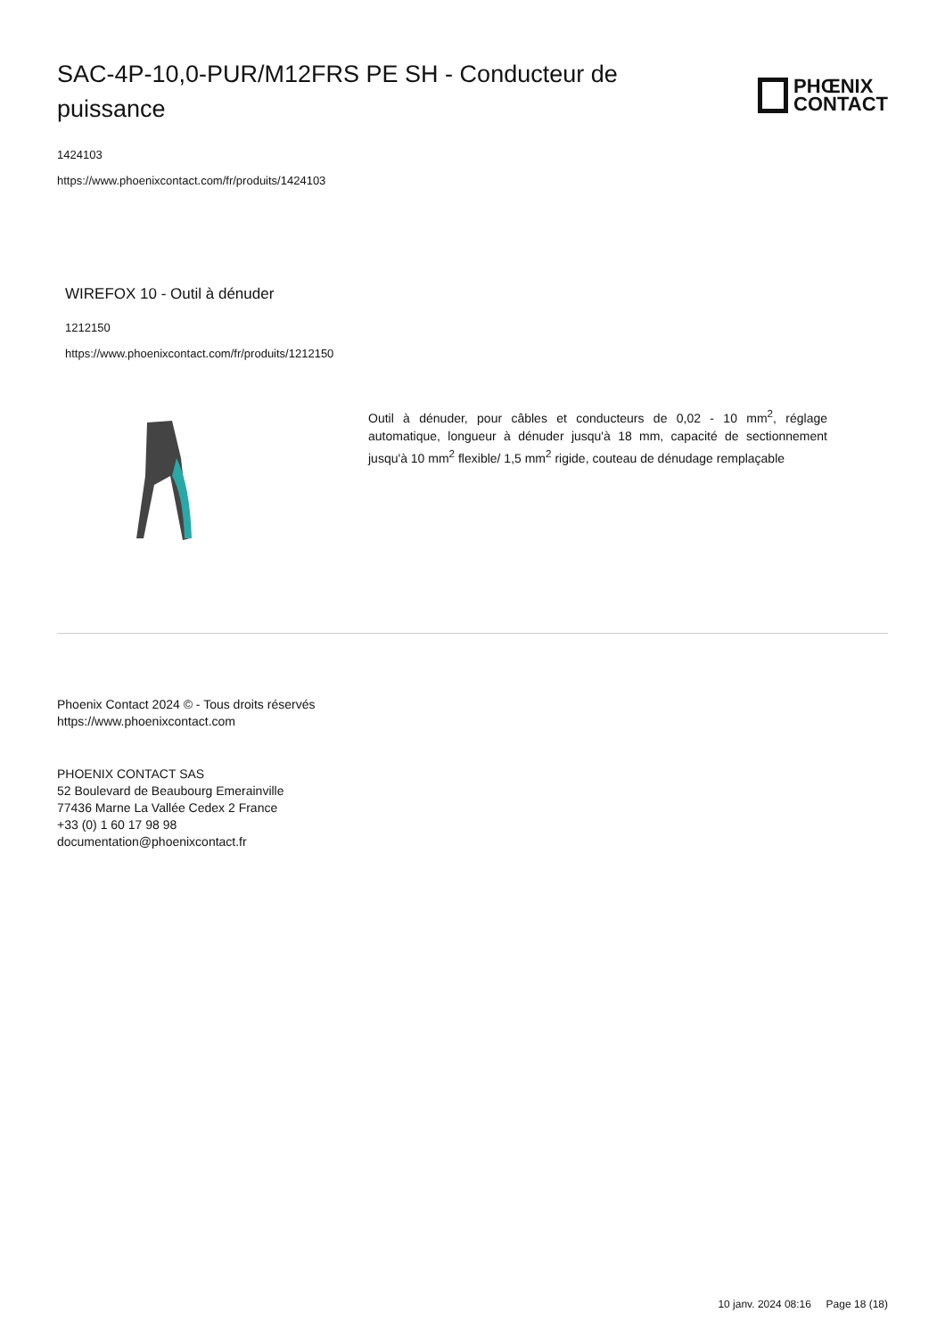SAC-4P-10,0-PUR/M12FRS PE SH - Conducteur de puissance
PHŒNIX
CONTACT
1424103
https://www.phoenixcontact.com/fr/produits/1424103
WIREFOX 10 - Outil à dénuder
1212150
https://www.phoenixcontact.com/fr/produits/1212150
Outil à dénuder, pour câbles et conducteurs de 0,02 - 10 mm<sup>2</sup>, réglage automatique, longueur à dénuder jusqu'à 18 mm, capacité de sectionnement jusqu'à 10 mm<sup>2</sup> flexible/ 1,5 mm<sup>2</sup> rigide, couteau de dénudage remplaçable
Phoenix Contact 2024 © - Tous droits réservés
https://www.phoenixcontact.com
PHOENIX CONTACT SAS
52 Boulevard de Beaubourg Emerainville
77436 Marne La Vallée Cedex 2 France
+33 (0) 1 60 17 98 98
documentation@phoenixcontact.fr
10 janv. 2024 08:16 Page 18 (18)